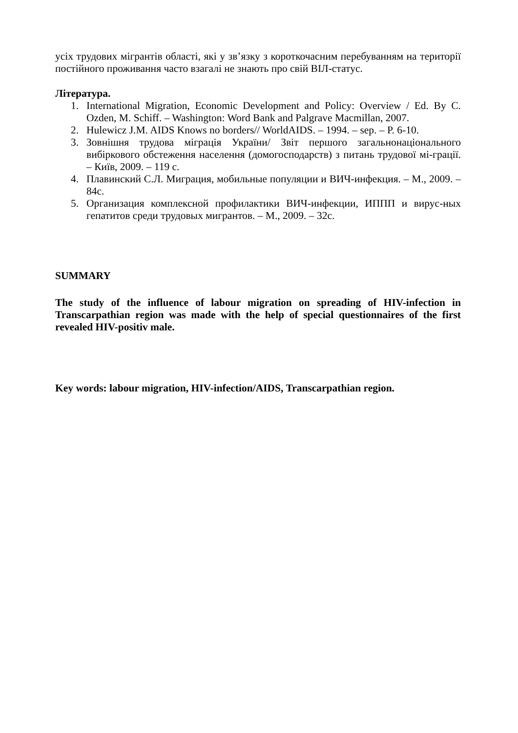усіх трудових мігрантів області, які у зв’язку з короткочасним перебуванням на території постійного проживання часто взагалі не знають про свій ВІЛ-статус.
Література.
1. International Migration, Economic Development and Policy: Overview / Ed. By C. Ozden, M. Schiff. – Washington: Word Bank and Palgrave Macmillan, 2007.
2. Hulewicz J.M. AIDS Knows no borders// WorldAIDS. – 1994. – sep. – P. 6-10.
3. Зовнішня трудова міграція України/ Звіт першого загальнонаціонального вибіркового обстеження населення (домогосподарств) з питань трудової мі-грації. – Київ, 2009. – 119 с.
4. Плавинский С.Л. Миграция, мобильные популяции и ВИЧ-инфекция. – М., 2009. – 84с.
5. Организация комплексной профилактики ВИЧ-инфекции, ИППП и вирус-ных гепатитов среди трудовых мигрантов. – М., 2009. – 32с.
SUMMARY
The study of the influence of labour migration on spreading of HIV-infection in Transcarpathian region was made with the help of special questionnaires of the first revealed HIV-positiv male.
Key words: labour migration, HIV-infection/AIDS, Transcarpathian region.